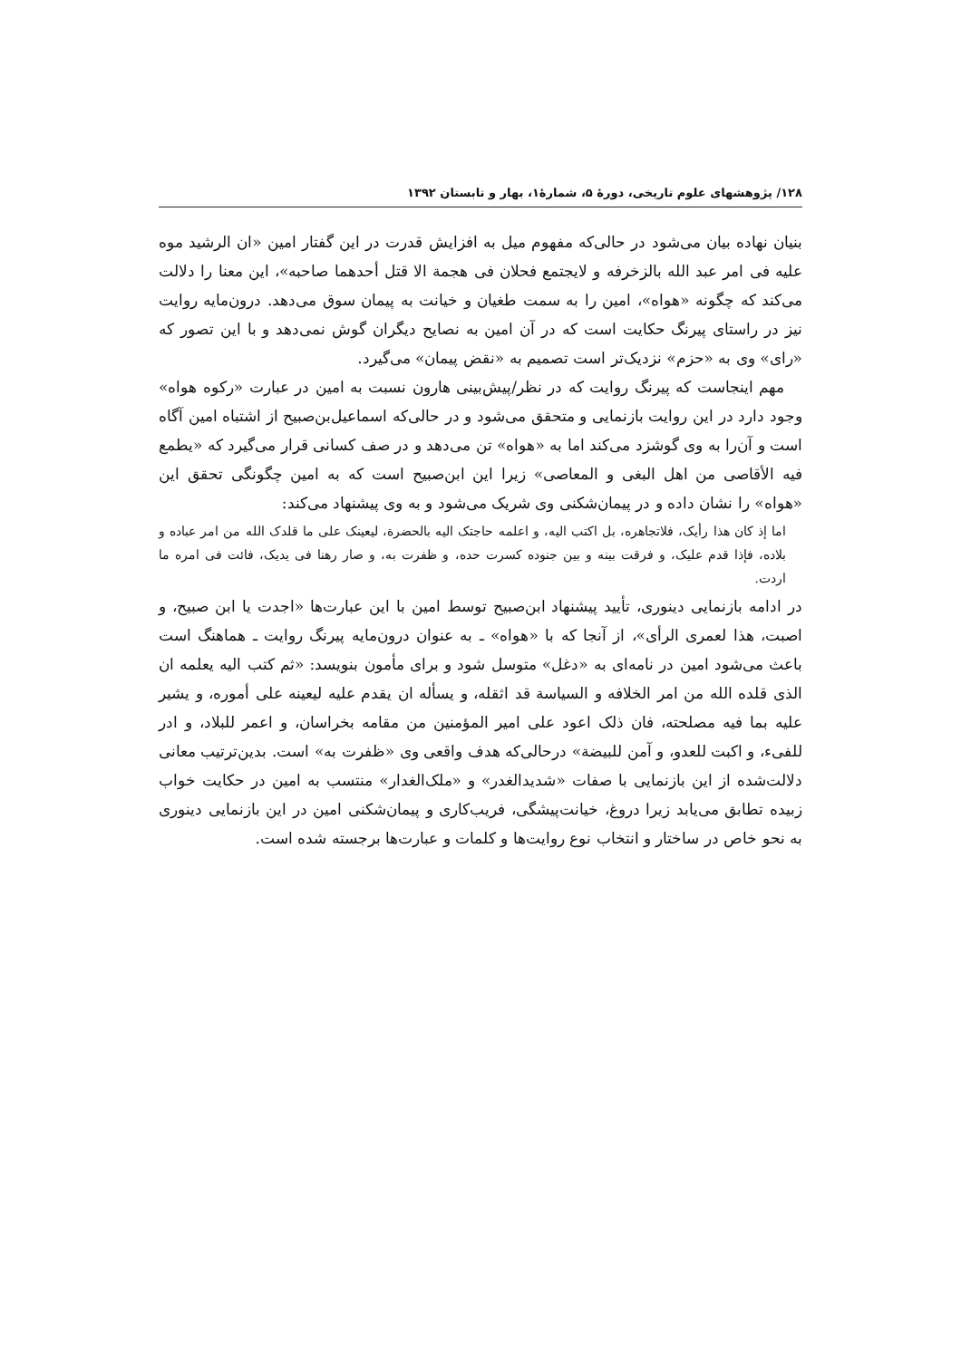۱۲۸/ پژوهشهای علوم تاریخی، دورهٔ ۵، شمارهٔ۱، بهار و تابستان ۱۳۹۲
بنیان نهاده بیان می‌شود در حالی‌که مفهوم میل به افزایش قدرت در این گفتار امین «ان الرشید موه علیه فی امر عبد الله بالزخرفه و لایجتمع فحلان فی هجمة الا قتل أحدهما صاحبه»، این معنا را دلالت می‌کند که چگونه «هواه»، امین را به سمت طغیان و خیانت به پیمان سوق می‌دهد. درون‌مایه روایت نیز در راستای پیرنگ حکایت است که در آن امین به نصایح دیگران گوش نمی‌دهد و با این تصور که «رای» وی به «حزم» نزدیک‌تر است تصمیم به «نقض پیمان» می‌گیرد.
مهم اینجاست که پیرنگ روایت که در نظر/پیش‌بینی هارون نسبت به امین در عبارت «رکوه هواه» وجود دارد در این روایت بازنمایی و متحقق می‌شود و در حالی‌که اسماعیل‌بن‌صبیح از اشتباه امین آگاه است و آن‌را به وی گوشزد می‌کند اما به «هواه» تن می‌دهد و در صف کسانی قرار می‌گیرد که «یطمع فیه الأقاصی من اهل البغی و المعاصی» زیرا این ابن‌صبیح است که به امین چگونگی تحقق این «هواه» را نشان داده و در پیمان‌شکنی وی شریک می‌شود و به وی پیشنهاد می‌کند:
اما إذ کان هذا رأیک، فلاتجاهره، بل اکتب الیه، و اعلمه حاجتک الیه بالحضرة، لیعینک علی ما قلدک الله من امر عباده و بلاده، فإذا قدم علیک، و فرقت بینه و بین جنوده کسرت حده، و ظفرت به، و صار رهنا فی یدیک، فائت فی امره ما اردت.
در ادامه بازنمایی دینوری، تأیید پیشنهاد ابن‌صبیح توسط امین با این عبارت‌ها «اجدت یا ابن صبیح، و اصبت، هذا لعمری الرأی»، از آنجا که با «هواه» ـ به عنوان درون‌مایه پیرنگ روایت ـ هماهنگ است باعث می‌شود امین در نامه‌ای به «دغل» متوسل شود و برای مأمون بنویسد: «ثم کتب الیه یعلمه ان الذی قلده الله من امر الخلافه و السیاسة قد اثقله، و یسأله ان یقدم علیه لیعینه علی أموره، و یشیر علیه بما فیه مصلحته، فان ذلک اعود علی امیر المؤمنین من مقامه بخراسان، و اعمر للبلاد، و ادر للفیء، و اکبت للعدو، و آمن للبیضة» درحالی‌که هدف واقعی وی «ظفرت به» است. بدین‌ترتیب معانی دلالت‌شده از این بازنمایی با صفات «شدیدالغدر» و «ملک‌الغدار» منتسب به امین در حکایت خواب زبیده تطابق می‌یابد زیرا دروغ، خیانت‌پیشگی، فریب‌کاری و پیمان‌شکنی امین در این بازنمایی دینوری به نحو خاص در ساختار و انتخاب نوع روایت‌ها و کلمات و عبارت‌ها برجسته شده است.